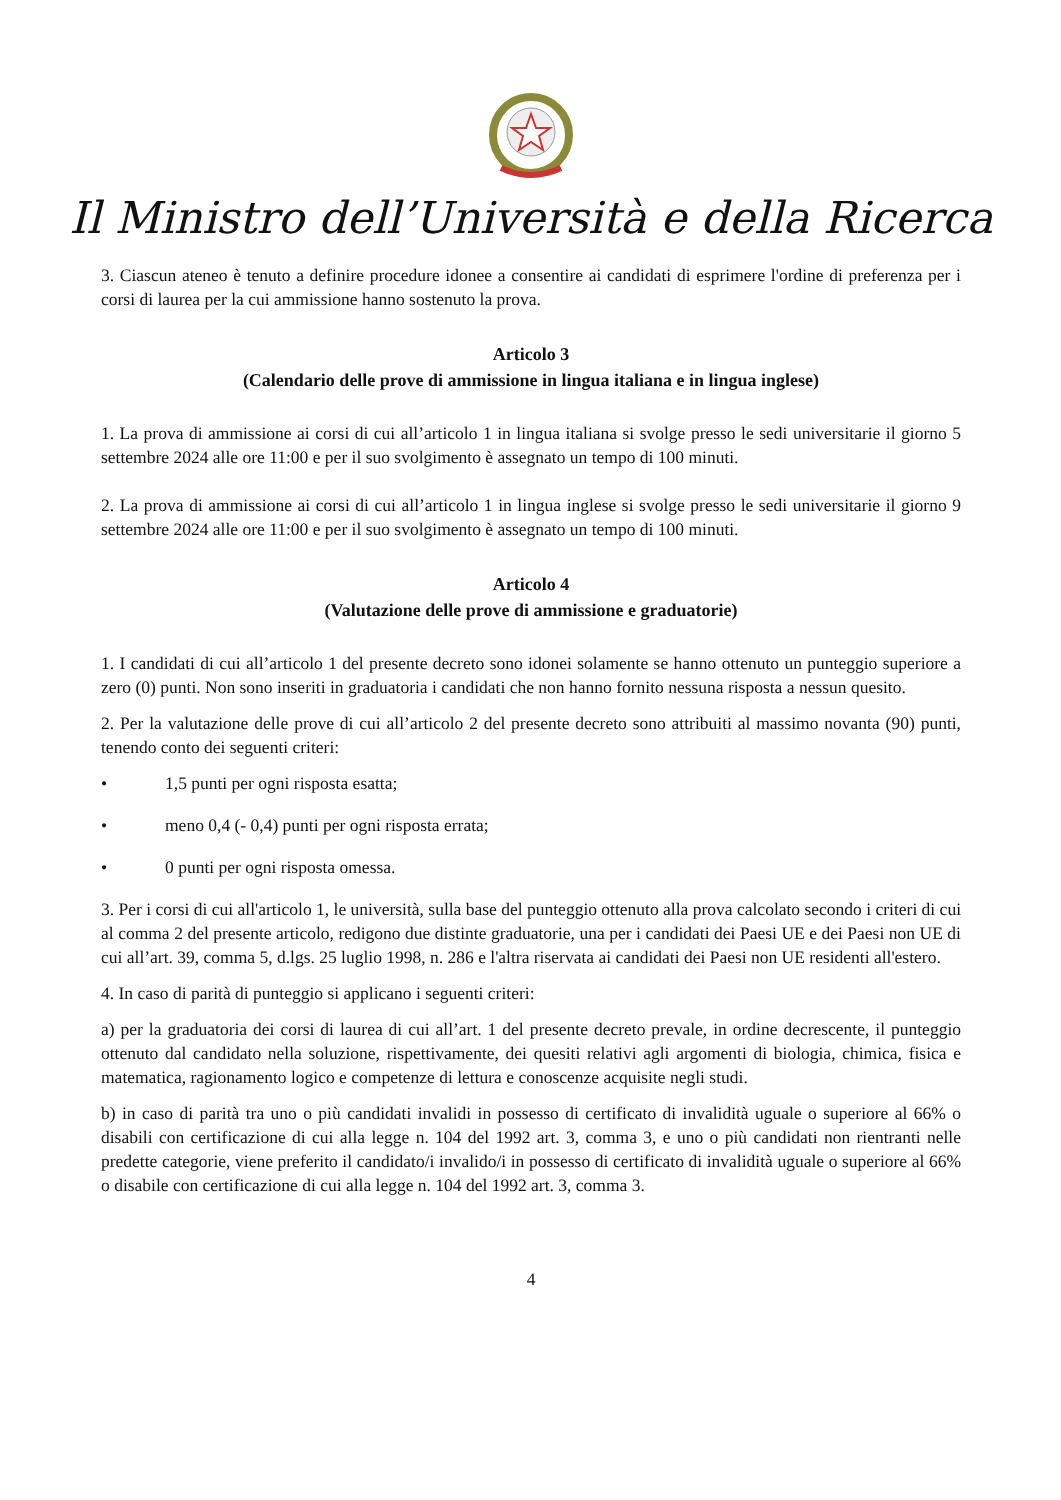Il Ministro dell’Università e della Ricerca
3. Ciascun ateneo è tenuto a definire procedure idonee a consentire ai candidati di esprimere l'ordine di preferenza per i corsi di laurea per la cui ammissione hanno sostenuto la prova.
Articolo 3
(Calendario delle prove di ammissione in lingua italiana e in lingua inglese)
1. La prova di ammissione ai corsi di cui all’articolo 1 in lingua italiana si svolge presso le sedi universitarie il giorno 5 settembre 2024 alle ore 11:00 e per il suo svolgimento è assegnato un tempo di 100 minuti.
2. La prova di ammissione ai corsi di cui all’articolo 1 in lingua inglese si svolge presso le sedi universitarie il giorno 9 settembre 2024 alle ore 11:00 e per il suo svolgimento è assegnato un tempo di 100 minuti.
Articolo 4
(Valutazione delle prove di ammissione e graduatorie)
1. I candidati di cui all’articolo 1 del presente decreto sono idonei solamente se hanno ottenuto un punteggio superiore a zero (0) punti. Non sono inseriti in graduatoria i candidati che non hanno fornito nessuna risposta a nessun quesito.
2. Per la valutazione delle prove di cui all’articolo 2 del presente decreto sono attribuiti al massimo novanta (90) punti, tenendo conto dei seguenti criteri:
• 1,5 punti per ogni risposta esatta;
• meno 0,4 (- 0,4) punti per ogni risposta errata;
• 0 punti per ogni risposta omessa.
3. Per i corsi di cui all'articolo 1, le università, sulla base del punteggio ottenuto alla prova calcolato secondo i criteri di cui al comma 2 del presente articolo, redigono due distinte graduatorie, una per i candidati dei Paesi UE e dei Paesi non UE di cui all’art. 39, comma 5, d.lgs. 25 luglio 1998, n. 286 e l'altra riservata ai candidati dei Paesi non UE residenti all'estero.
4. In caso di parità di punteggio si applicano i seguenti criteri:
a) per la graduatoria dei corsi di laurea di cui all’art. 1 del presente decreto prevale, in ordine decrescente, il punteggio ottenuto dal candidato nella soluzione, rispettivamente, dei quesiti relativi agli argomenti di biologia, chimica, fisica e matematica, ragionamento logico e competenze di lettura e conoscenze acquisite negli studi.
b) in caso di parità tra uno o più candidati invalidi in possesso di certificato di invalidità uguale o superiore al 66% o disabili con certificazione di cui alla legge n. 104 del 1992 art. 3, comma 3, e uno o più candidati non rientranti nelle predette categorie, viene preferito il candidato/i invalido/i in possesso di certificato di invalidità uguale o superiore al 66% o disabile con certificazione di cui alla legge n. 104 del 1992 art. 3, comma 3.
4